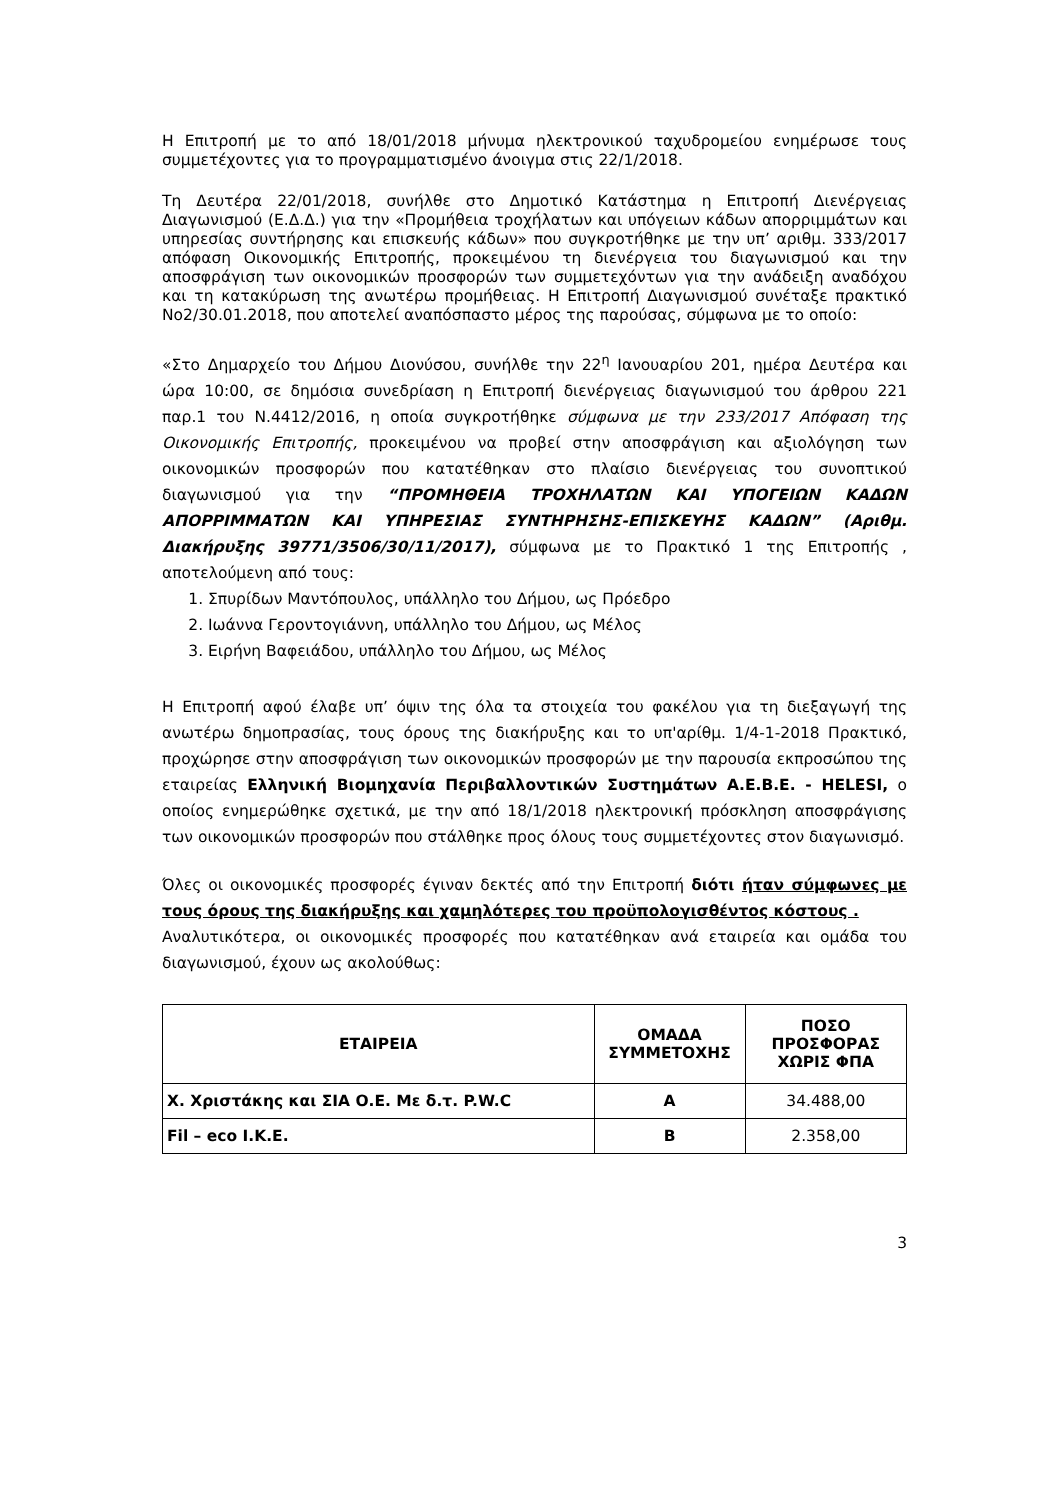Η Επιτροπή με το από 18/01/2018 μήνυμα ηλεκτρονικού ταχυδρομείου ενημέρωσε τους συμμετέχοντες για το προγραμματισμένο άνοιγμα στις 22/1/2018.
Τη Δευτέρα 22/01/2018, συνήλθε στο Δημοτικό Κατάστημα η Επιτροπή Διενέργειας Διαγωνισμού (Ε.Δ.Δ.) για την «Προμήθεια τροχήλατων και υπόγειων κάδων απορριμμάτων και υπηρεσίας συντήρησης και επισκευής κάδων» που συγκροτήθηκε με την υπ’ αριθμ. 333/2017 απόφαση Οικονομικής Επιτροπής, προκειμένου τη διενέργεια του διαγωνισμού και την αποσφράγιση των οικονομικών προσφορών των συμμετεχόντων για την ανάδειξη αναδόχου και τη κατακύρωση της ανωτέρω προμήθειας. Η Επιτροπή Διαγωνισμού συνέταξε πρακτικό Νο2/30.01.2018, που αποτελεί αναπόσπαστο μέρος της παρούσας, σύμφωνα με το οποίο:
«Στο Δημαρχείο του Δήμου Διονύσου, συνήλθε την 22<sup>η</sup> Ιανουαρίου 201, ημέρα Δευτέρα και ώρα 10:00, σε δημόσια συνεδρίαση η Επιτροπή διενέργειας διαγωνισμού του άρθρου 221 παρ.1 του Ν.4412/2016, η οποία συγκροτήθηκε σύμφωνα με την 233/2017 Απόφαση της Οικονομικής Επιτροπής, προκειμένου να προβεί στην αποσφράγιση και αξιολόγηση των οικονομικών προσφορών που κατατέθηκαν στο πλαίσιο διενέργειας του συνοπτικού διαγωνισμού για την “ΠΡΟΜΗΘΕΙΑ ΤΡΟΧΗΛΑΤΩΝ ΚΑΙ ΥΠΟΓΕΙΩΝ ΚΑΔΩΝ ΑΠΟΡΡΙΜΜΑΤΩΝ ΚΑΙ ΥΠΗΡΕΣΙΑΣ ΣΥΝΤΗΡΗΣΗΣ-ΕΠΙΣΚΕΥΗΣ ΚΑΔΩΝ” (Αριθμ. Διακήρυξης 39771/3506/30/11/2017), σύμφωνα με το Πρακτικό 1 της Επιτροπής , αποτελούμενη από τους:
1. Σπυρίδων Μαντόπουλος, υπάλληλο του Δήμου, ως Πρόεδρο
2. Ιωάννα Γεροντογιάννη, υπάλληλο του Δήμου, ως Μέλος
3. Ειρήνη Βαφειάδου, υπάλληλο του Δήμου, ως Μέλος
Η Επιτροπή αφού έλαβε υπ’ όψιν της όλα τα στοιχεία του φακέλου για τη διεξαγωγή της ανωτέρω δημοπρασίας, τους όρους της διακήρυξης και το υπ'αρίθμ. 1/4-1-2018 Πρακτικό, προχώρησε στην αποσφράγιση των οικονομικών προσφορών με την παρουσία εκπροσώπου της εταιρείας Ελληνική Βιομηχανία Περιβαλλοντικών Συστημάτων Α.Ε.Β.Ε. - HELESI, ο οποίος ενημερώθηκε σχετικά, με την από 18/1/2018 ηλεκτρονική πρόσκληση αποσφράγισης των οικονομικών προσφορών που στάλθηκε προς όλους τους συμμετέχοντες στον διαγωνισμό.
Όλες οι οικονομικές προσφορές έγιναν δεκτές από την Επιτροπή διότι ήταν σύμφωνες με τους όρους της διακήρυξης και χαμηλότερες του προϋπολογισθέντος κόστους .
Αναλυτικότερα, οι οικονομικές προσφορές που κατατέθηκαν ανά εταιρεία και ομάδα του διαγωνισμού, έχουν ως ακολούθως:
| ΕΤΑΙΡΕΙΑ | ΟΜΑΔΑ ΣΥΜΜΕΤΟΧΗΣ | ΠΟΣΟ ΠΡΟΣΦΟΡΑΣ ΧΩΡΙΣ ΦΠΑ |
| --- | --- | --- |
| Χ. Χριστάκης και ΣΙΑ Ο.Ε. Με δ.τ. P.W.C | Α | 34.488,00 |
| Fil – eco I.K.E. | Β | 2.358,00 |
3